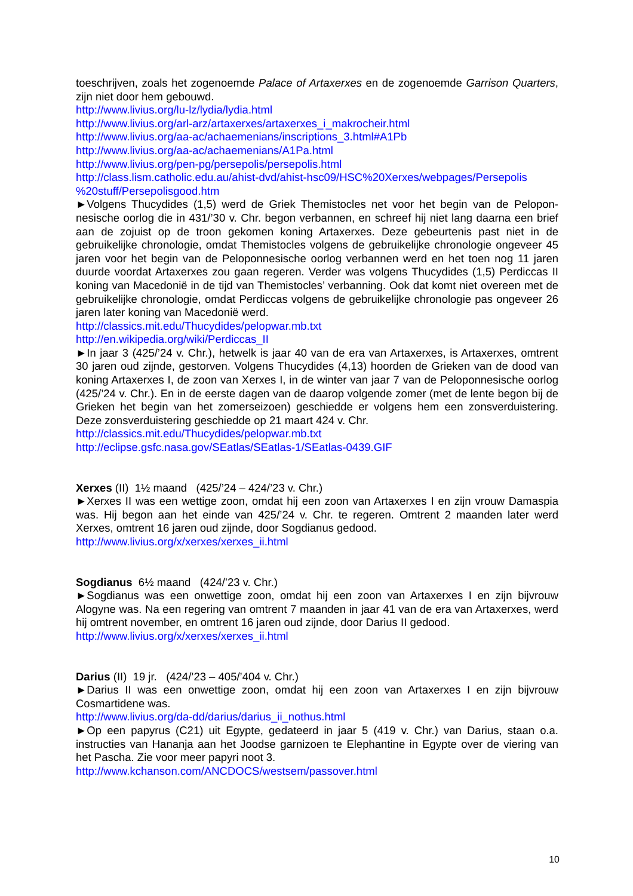toeschrijven, zoals het zogenoemde Palace of Artaxerxes en de zogenoemde Garrison Quarters, zijn niet door hem gebouwd.
http://www.livius.org/lu-lz/lydia/lydia.html
http://www.livius.org/arl-arz/artaxerxes/artaxerxes_i_makrocheir.html
http://www.livius.org/aa-ac/achaemenians/inscriptions_3.html#A1Pb
http://www.livius.org/aa-ac/achaemenians/A1Pa.html
http://www.livius.org/pen-pg/persepolis/persepolis.html
http://class.lism.catholic.edu.au/ahist-dvd/ahist-hsc09/HSC%20Xerxes/webpages/Persepolis
%20stuff/Persepolisgood.htm
►Volgens Thucydides (1,5) werd de Griek Themistocles net voor het begin van de Pelopon-nesische oorlog die in 431/’30 v. Chr. begon verbannen, en schreef hij niet lang daarna een brief aan de zojuist op de troon gekomen koning Artaxerxes. Deze gebeurtenis past niet in de gebruikelijke chronologie, omdat Themistocles volgens de gebruikelijke chronologie ongeveer 45 jaren voor het begin van de Peloponnesische oorlog verbannen werd en het toen nog 11 jaren duurde voordat Artaxerxes zou gaan regeren. Verder was volgens Thucydides (1,5) Perdiccas II koning van Macedonië in de tijd van Themistocles’ verbanning. Ook dat komt niet overeen met de gebruikelijke chronologie, omdat Perdiccas volgens de gebruikelijke chronologie pas ongeveer 26 jaren later koning van Macedonië werd.
http://classics.mit.edu/Thucydides/pelopwar.mb.txt
http://en.wikipedia.org/wiki/Perdiccas_II
►In jaar 3 (425/’24 v. Chr.), hetwelk is jaar 40 van de era van Artaxerxes, is Artaxerxes, omtrent 30 jaren oud zijnde, gestorven. Volgens Thucydides (4,13) hoorden de Grieken van de dood van koning Artaxerxes I, de zoon van Xerxes I, in de winter van jaar 7 van de Peloponnesische oorlog (425/’24 v. Chr.). En in de eerste dagen van de daarop volgende zomer (met de lente begon bij de Grieken het begin van het zomerseizoen) geschiedde er volgens hem een zonsverduistering. Deze zonsverduistering geschiedde op 21 maart 424 v. Chr.
http://classics.mit.edu/Thucydides/pelopwar.mb.txt
http://eclipse.gsfc.nasa.gov/SEatlas/SEatlas-1/SEatlas-0439.GIF
Xerxes (II) 1½ maand (425/’24 – 424/’23 v. Chr.)
►Xerxes II was een wettige zoon, omdat hij een zoon van Artaxerxes I en zijn vrouw Damaspia was. Hij begon aan het einde van 425/’24 v. Chr. te regeren. Omtrent 2 maanden later werd Xerxes, omtrent 16 jaren oud zijnde, door Sogdianus gedood.
http://www.livius.org/x/xerxes/xerxes_ii.html
Sogdianus 6½ maand (424/’23 v. Chr.)
►Sogdianus was een onwettige zoon, omdat hij een zoon van Artaxerxes I en zijn bijvrouw Alogyne was. Na een regering van omtrent 7 maanden in jaar 41 van de era van Artaxerxes, werd hij omtrent november, en omtrent 16 jaren oud zijnde, door Darius II gedood.
http://www.livius.org/x/xerxes/xerxes_ii.html
Darius (II) 19 jr. (424/’23 – 405/’404 v. Chr.)
►Darius II was een onwettige zoon, omdat hij een zoon van Artaxerxes I en zijn bijvrouw Cosmartidene was.
http://www.livius.org/da-dd/darius/darius_ii_nothus.html
►Op een papyrus (C21) uit Egypte, gedateerd in jaar 5 (419 v. Chr.) van Darius, staan o.a. instructies van Hananja aan het Joodse garnizoen te Elephantine in Egypte over de viering van het Pascha. Zie voor meer papyri noot 3.
http://www.kchanson.com/ANCDOCS/westsem/passover.html
10